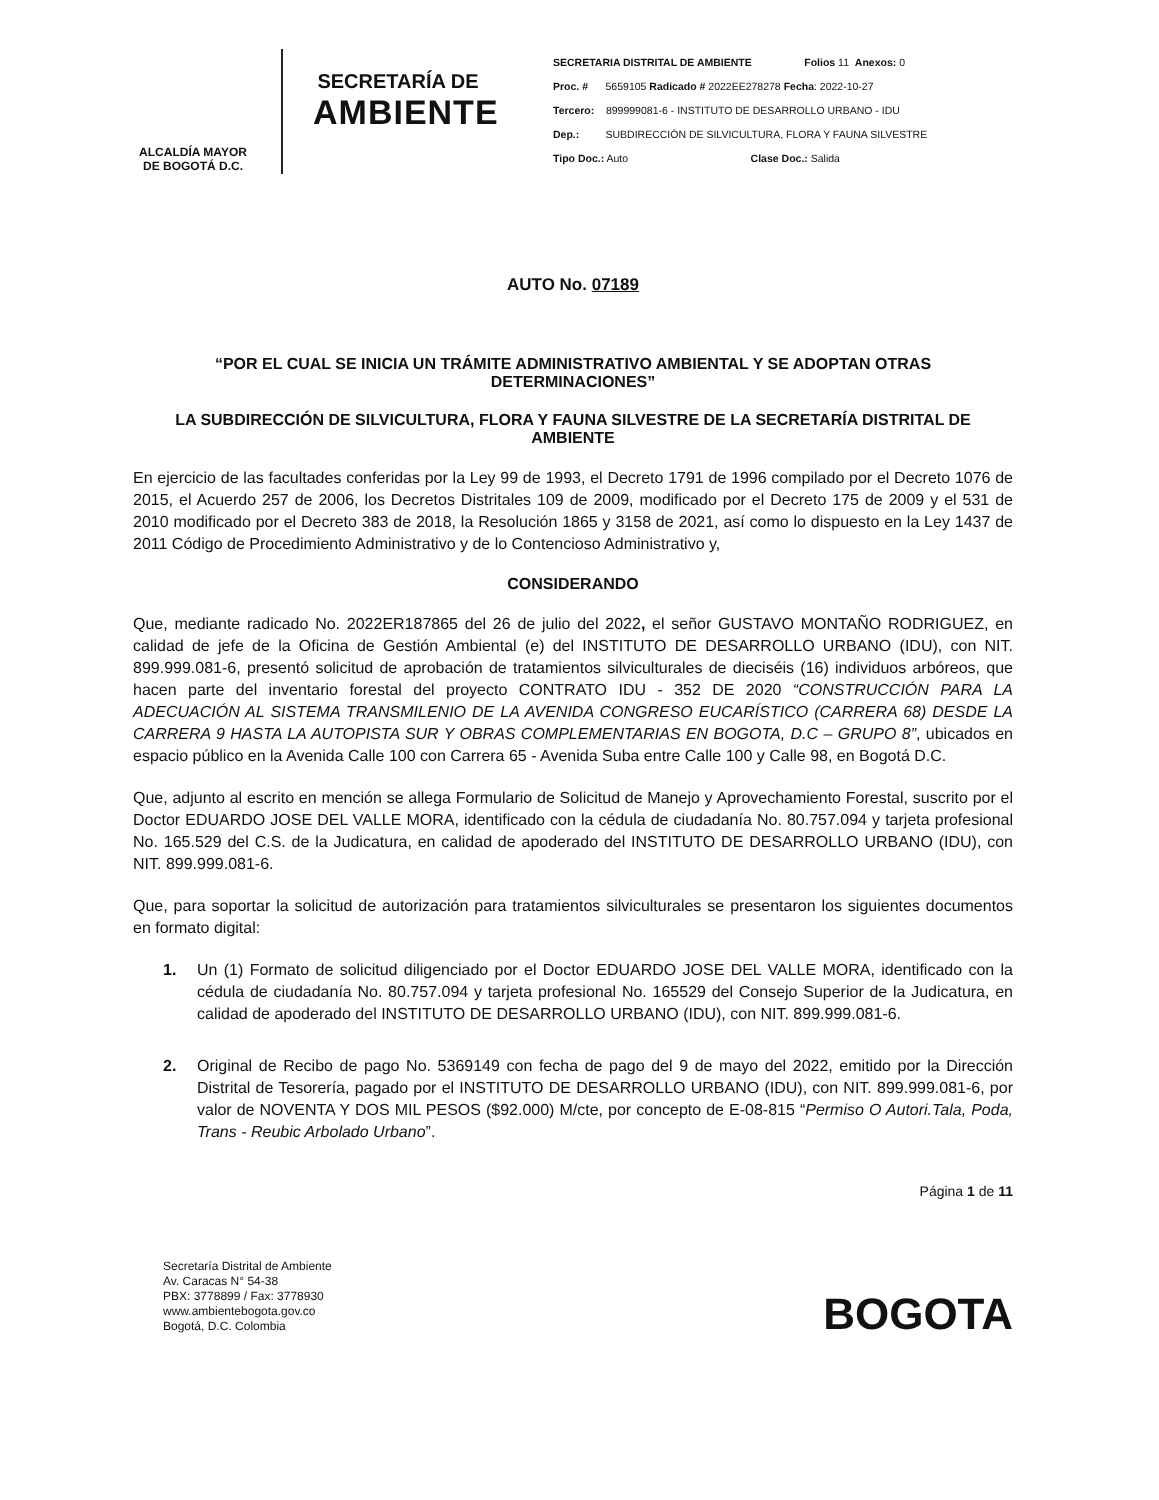ALCALDÍA MAYOR
DE BOGOTÁ D.C.
SECRETARÍA DE
AMBIENTE
SECRETARIA DISTRITAL DE AMBIENTE Folios 11 Anexos: 0
Proc. # 5659105 Radicado # 2022EE278278 Fecha: 2022-10-27
Tercero: 899999081-6 - INSTITUTO DE DESARROLLO URBANO - IDU
Dep.: SUBDIRECCIÓN DE SILVICULTURA, FLORA Y FAUNA SILVESTRE
Tipo Doc.: Auto Clase Doc.: Salida
AUTO No. 07189
“POR EL CUAL SE INICIA UN TRÁMITE ADMINISTRATIVO AMBIENTAL Y SE ADOPTAN OTRAS DETERMINACIONES”
LA SUBDIRECCIÓN DE SILVICULTURA, FLORA Y FAUNA SILVESTRE DE LA SECRETARÍA DISTRITAL DE AMBIENTE
En ejercicio de las facultades conferidas por la Ley 99 de 1993, el Decreto 1791 de 1996 compilado por el Decreto 1076 de 2015, el Acuerdo 257 de 2006, los Decretos Distritales 109 de 2009, modificado por el Decreto 175 de 2009 y el 531 de 2010 modificado por el Decreto 383 de 2018, la Resolución 1865 y 3158 de 2021, así como lo dispuesto en la Ley 1437 de 2011 Código de Procedimiento Administrativo y de lo Contencioso Administrativo y,
CONSIDERANDO
Que, mediante radicado No. 2022ER187865 del 26 de julio del 2022, el señor GUSTAVO MONTAÑO RODRIGUEZ, en calidad de jefe de la Oficina de Gestión Ambiental (e) del INSTITUTO DE DESARROLLO URBANO (IDU), con NIT. 899.999.081-6, presentó solicitud de aprobación de tratamientos silviculturales de dieciséis (16) individuos arbóreos, que hacen parte del inventario forestal del proyecto CONTRATO IDU - 352 DE 2020 “CONSTRUCCIÓN PARA LA ADECUACIÓN AL SISTEMA TRANSMILENIO DE LA AVENIDA CONGRESO EUCARÍSTICO (CARRERA 68) DESDE LA CARRERA 9 HASTA LA AUTOPISTA SUR Y OBRAS COMPLEMENTARIAS EN BOGOTA, D.C – GRUPO 8”, ubicados en espacio público en la Avenida Calle 100 con Carrera 65 - Avenida Suba entre Calle 100 y Calle 98, en Bogotá D.C.
Que, adjunto al escrito en mención se allega Formulario de Solicitud de Manejo y Aprovechamiento Forestal, suscrito por el Doctor EDUARDO JOSE DEL VALLE MORA, identificado con la cédula de ciudadanía No. 80.757.094 y tarjeta profesional No. 165.529 del C.S. de la Judicatura, en calidad de apoderado del INSTITUTO DE DESARROLLO URBANO (IDU), con NIT. 899.999.081-6.
Que, para soportar la solicitud de autorización para tratamientos silviculturales se presentaron los siguientes documentos en formato digital:
1. Un (1) Formato de solicitud diligenciado por el Doctor EDUARDO JOSE DEL VALLE MORA, identificado con la cédula de ciudadanía No. 80.757.094 y tarjeta profesional No. 165529 del Consejo Superior de la Judicatura, en calidad de apoderado del INSTITUTO DE DESARROLLO URBANO (IDU), con NIT. 899.999.081-6.
2. Original de Recibo de pago No. 5369149 con fecha de pago del 9 de mayo del 2022, emitido por la Dirección Distrital de Tesorería, pagado por el INSTITUTO DE DESARROLLO URBANO (IDU), con NIT. 899.999.081-6, por valor de NOVENTA Y DOS MIL PESOS ($92.000) M/cte, por concepto de E-08-815 “Permiso O Autori.Tala, Poda, Trans - Reubic Arbolado Urbano”.
Página 1 de 11
Secretaría Distrital de Ambiente
Av. Caracas N° 54-38
PBX: 3778899 / Fax: 3778930
www.ambientebogota.gov.co
Bogotá, D.C. Colombia
BOGOTA